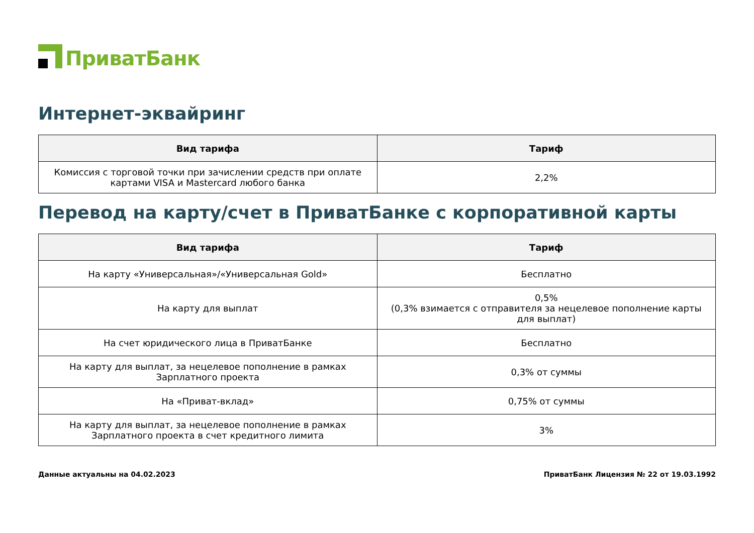ПриватБанк
Интернет-эквайринг
| Вид тарифа | Тариф |
| --- | --- |
| Комиссия с торговой точки при зачислении средств при оплате картами VISA и Mastercard любого банка | 2,2% |
Перевод на карту/счет в ПриватБанке с корпоративной карты
| Вид тарифа | Тариф |
| --- | --- |
| На карту «Универсальная»/«Универсальная Gold» | Бесплатно |
| На карту для выплат | 0,5% (0,3% взимается с отправителя за нецелевое пополнение карты для выплат) |
| На счет юридического лица в ПриватБанке | Бесплатно |
| На карту для выплат, за нецелевое пополнение в рамках Зарплатного проекта | 0,3% от суммы |
| На «Приват-вклад» | 0,75% от суммы |
| На карту для выплат, за нецелевое пополнение в рамках Зарплатного проекта в счет кредитного лимита | 3% |
Данные актуальны на 04.02.2023 ПриватБанк Лицензия № 22 от 19.03.1992